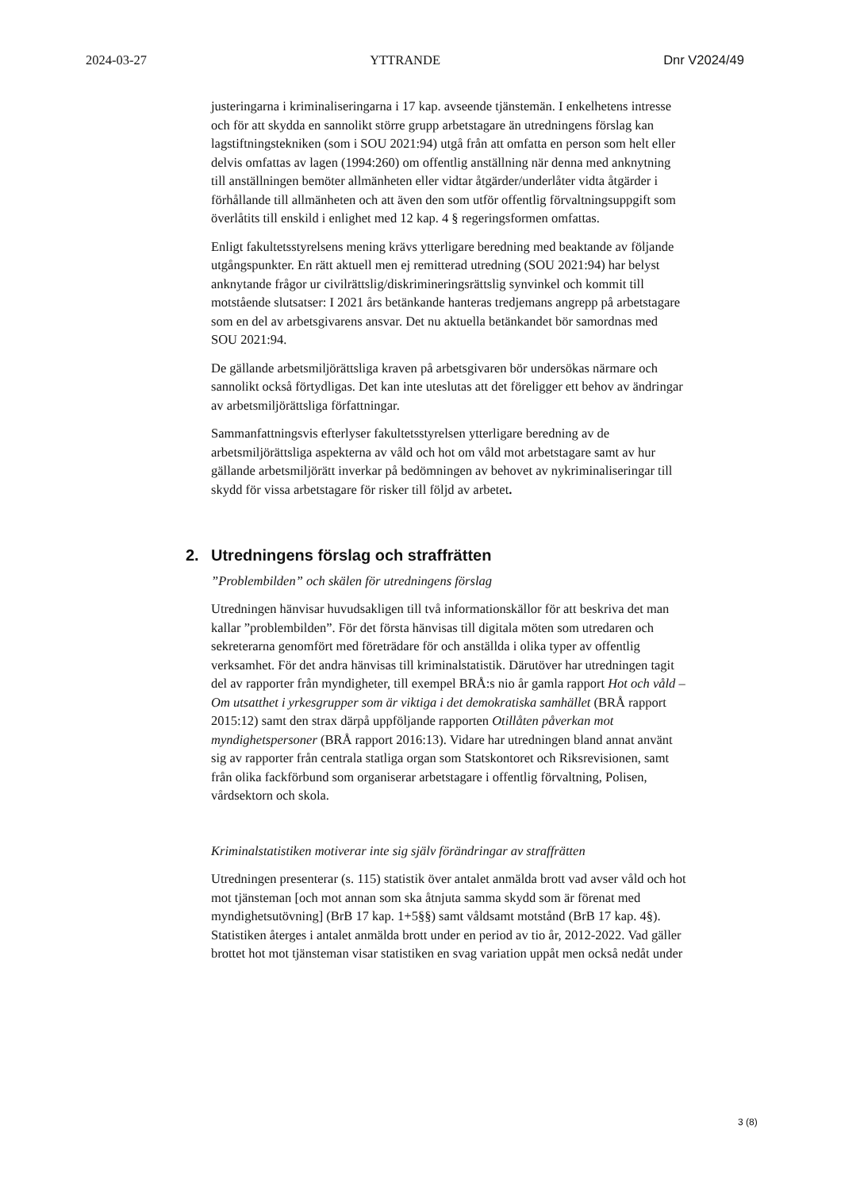2024-03-27 YTTRANDE Dnr V2024/49
justeringarna i kriminaliseringarna i 17 kap. avseende tjänstemän. I enkelhetens intresse och för att skydda en sannolikt större grupp arbetstagare än utredningens förslag kan lagstiftningstekniken (som i SOU 2021:94) utgå från att omfatta en person som helt eller delvis omfattas av lagen (1994:260) om offentlig anställning när denna med anknytning till anställningen bemöter allmänheten eller vidtar åtgärder/underlåter vidta åtgärder i förhållande till allmänheten och att även den som utför offentlig förvaltningsuppgift som överlåtits till enskild i enlighet med 12 kap. 4 § regeringsformen omfattas.
Enligt fakultetsstyrelsens mening krävs ytterligare beredning med beaktande av följande utgångspunkter. En rätt aktuell men ej remitterad utredning (SOU 2021:94) har belyst anknytande frågor ur civilrättslig/diskrimineringsrättslig synvinkel och kommit till motstående slutsatser: I 2021 års betänkande hanteras tredjemans angrepp på arbetstagare som en del av arbetsgivarens ansvar. Det nu aktuella betänkandet bör samordnas med SOU 2021:94.
De gällande arbetsmiljörättsliga kraven på arbetsgivaren bör undersökas närmare och sannolikt också förtydligas. Det kan inte uteslutas att det föreligger ett behov av ändringar av arbetsmiljörättsliga författningar.
Sammanfattningsvis efterlyser fakultetsstyrelsen ytterligare beredning av de arbetsmiljörättsliga aspekterna av våld och hot om våld mot arbetstagare samt av hur gällande arbetsmiljörätt inverkar på bedömningen av behovet av nykriminaliseringar till skydd för vissa arbetstagare för risker till följd av arbetet.
2. Utredningens förslag och straffrätten
”Problembilden” och skälen för utredningens förslag
Utredningen hänvisar huvudsakligen till två informationskällor för att beskriva det man kallar ”problembilden”. För det första hänvisas till digitala möten som utredaren och sekreterarna genomfört med företrädare för och anställda i olika typer av offentlig verksamhet. För det andra hänvisas till kriminalstatistik. Därutöver har utredningen tagit del av rapporter från myndigheter, till exempel BRÅ:s nio år gamla rapport Hot och våld – Om utsatthet i yrkesgrupper som är viktiga i det demokratiska samhället (BRÅ rapport 2015:12) samt den strax därpå uppföljande rapporten Otillåten påverkan mot myndighetspersoner (BRÅ rapport 2016:13). Vidare har utredningen bland annat använt sig av rapporter från centrala statliga organ som Statskontoret och Riksrevisionen, samt från olika fackförbund som organiserar arbetstagare i offentlig förvaltning, Polisen, vårdsektorn och skola.
Kriminalstatistiken motiverar inte sig själv förändringar av straffrätten
Utredningen presenterar (s. 115) statistik över antalet anmälda brott vad avser våld och hot mot tjänsteman [och mot annan som ska åtnjuta samma skydd som är förenat med myndighetsutövning] (BrB 17 kap. 1+5§§) samt våldsamt motstånd (BrB 17 kap. 4§). Statistiken återges i antalet anmälda brott under en period av tio år, 2012-2022. Vad gäller brottet hot mot tjänsteman visar statistiken en svag variation uppåt men också nedåt under
3 (8)